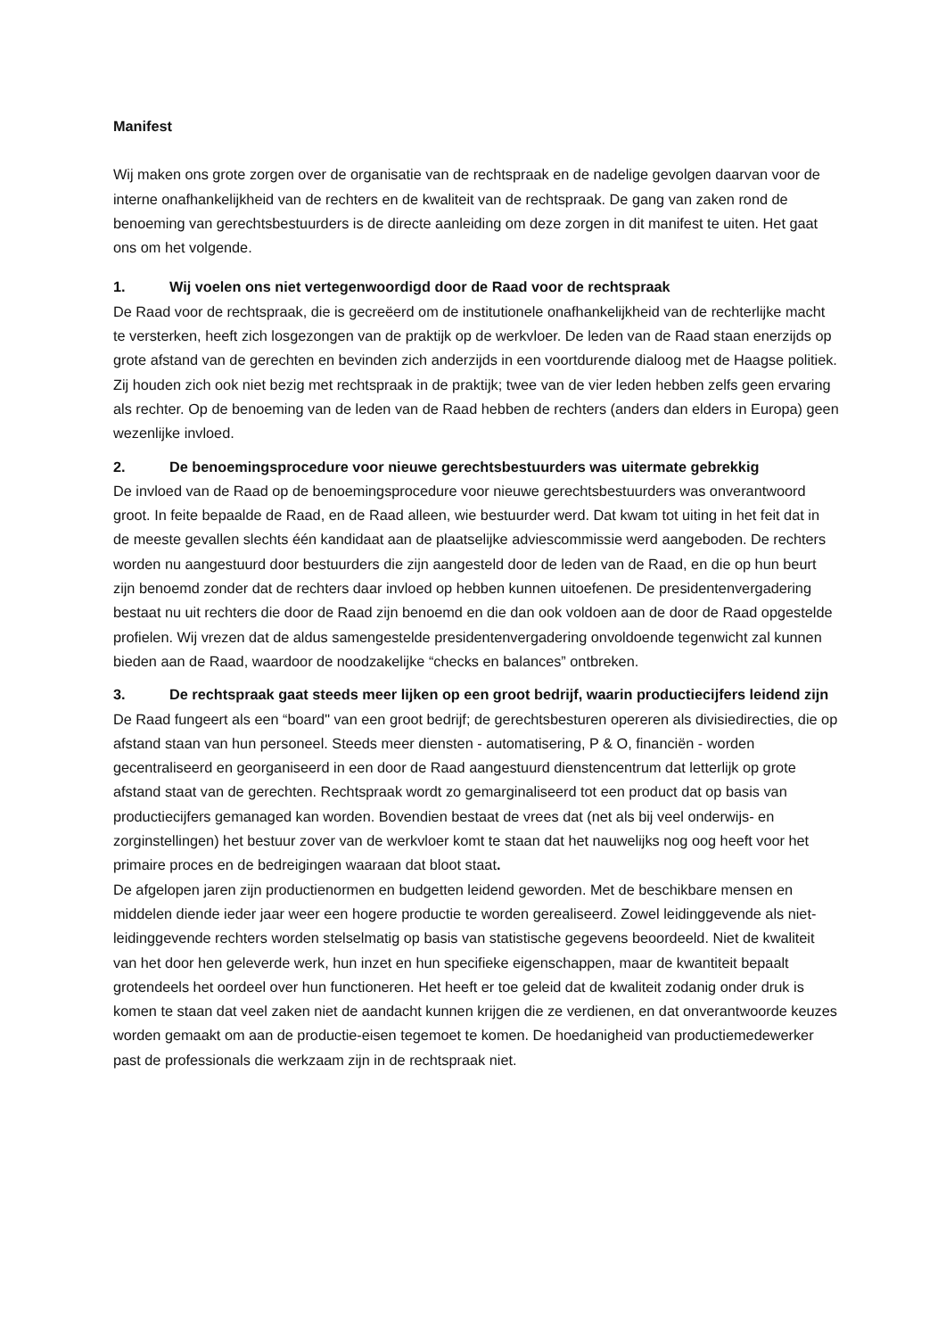Manifest
Wij maken ons grote zorgen over de organisatie van de rechtspraak en de nadelige gevolgen daarvan voor de interne onafhankelijkheid van de rechters en de kwaliteit van de rechtspraak. De gang van zaken rond de benoeming van gerechtsbestuurders is de directe aanleiding om deze zorgen in dit manifest te uiten. Het gaat ons om het volgende.
1. Wij voelen ons niet vertegenwoordigd door de Raad voor de rechtspraak
De Raad voor de rechtspraak, die is gecreëerd om de institutionele onafhankelijkheid van de rechterlijke macht te versterken, heeft zich losgezongen van de praktijk op de werkvloer. De leden van de Raad staan enerzijds op grote afstand van de gerechten en bevinden zich anderzijds in een voortdurende dialoog met de Haagse politiek. Zij houden zich ook niet bezig met rechtspraak in de praktijk; twee van de vier leden hebben zelfs geen ervaring als rechter. Op de benoeming van de leden van de Raad hebben de rechters (anders dan elders in Europa) geen wezenlijke invloed.
2. De benoemingsprocedure voor nieuwe gerechtsbestuurders was uitermate gebrekkig
De invloed van de Raad op de benoemingsprocedure voor nieuwe gerechtsbestuurders was onverantwoord groot. In feite bepaalde de Raad, en de Raad alleen, wie bestuurder werd. Dat kwam tot uiting in het feit dat in de meeste gevallen slechts één kandidaat aan de plaatselijke adviescommissie werd aangeboden. De rechters worden nu aangestuurd door bestuurders die zijn aangesteld door de leden van de Raad, en die op hun beurt zijn benoemd zonder dat de rechters daar invloed op hebben kunnen uitoefenen. De presidentenvergadering bestaat nu uit rechters die door de Raad zijn benoemd en die dan ook voldoen aan de door de Raad opgestelde profielen. Wij vrezen dat de aldus samengestelde presidentenvergadering onvoldoende tegenwicht zal kunnen bieden aan de Raad, waardoor de noodzakelijke “checks en balances” ontbreken.
3. De rechtspraak gaat steeds meer lijken op een groot bedrijf, waarin productiecijfers leidend zijn
De Raad fungeert als een “board" van een groot bedrijf; de gerechtsbesturen opereren als divisiedirecties, die op afstand staan van hun personeel. Steeds meer diensten - automatisering, P & O, financiën - worden gecentraliseerd en georganiseerd in een door de Raad aangestuurd dienstencentrum dat letterlijk op grote afstand staat van de gerechten. Rechtspraak wordt zo gemarginaliseerd tot een product dat op basis van productiecijfers gemanaged kan worden. Bovendien bestaat de vrees dat (net als bij veel onderwijs- en zorginstellingen) het bestuur zover van de werkvloer komt te staan dat het nauwelijks nog oog heeft voor het primaire proces en de bedreigingen waaraan dat bloot staat.
De afgelopen jaren zijn productienormen en budgetten leidend geworden. Met de beschikbare mensen en middelen diende ieder jaar weer een hogere productie te worden gerealiseerd. Zowel leidinggevende als niet-leidinggevende rechters worden stelselmatig op basis van statistische gegevens beoordeeld. Niet de kwaliteit van het door hen geleverde werk, hun inzet en hun specifieke eigenschappen, maar de kwantiteit bepaalt grotendeels het oordeel over hun functioneren. Het heeft er toe geleid dat de kwaliteit zodanig onder druk is komen te staan dat veel zaken niet de aandacht kunnen krijgen die ze verdienen, en dat onverantwoorde keuzes worden gemaakt om aan de productie-eisen tegemoet te komen. De hoedanigheid van productiemedewerker past de professionals die werkzaam zijn in de rechtspraak niet.